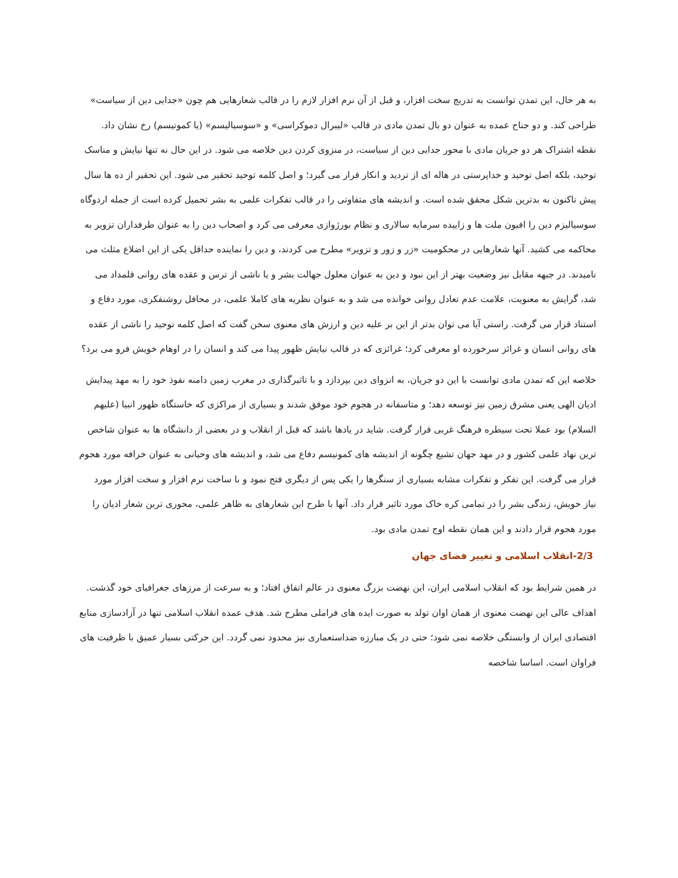به هر حال، این تمدن توانست به تدریج سخت افزار، و قبل از آن نرم افزار لازم را در قالب شعارهایی هم چون «جدایی دین از سیاست» طراحی کند. و دو جناح عمده به عنوان دو بال تمدن مادی در قالب «لیبرال دموکراسی» و «سوسیالیسم» (یا کمونیسم) رخ نشان داد. نقطه اشتراک هر دو جریان مادی با محور جدایی دین از سیاست، در منزوی کردن دین خلاصه می شود. در این حال نه تنها نیایش و مناسک توحید، بلکه اصل توحید و خداپرستی در هاله ای از تردید و انکار قرار می گیرد؛ و اصل کلمه توحید تحقیر می شود. این تحقیر از ده ها سال پیش تاکنون به بدترین شکل محقق شده است. و اندیشه های متفاوتی را در قالب تفکرات علمی به بشر تحمیل کرده است از جمله اردوگاه سوسیالیزم دین را افیون ملت ها و زاییده سرمایه سالاری و نظام بورژوازی معرفی می کرد و اصحاب دین را به عنوان طرفداران تزویر به محاکمه می کشید. آنها شعارهایی در محکومیت «زر و زور و تزویر» مطرح می کردند، و دین را نماینده حداقل یکی از این اضلاع مثلث می نامیدند. در جبهه مقابل نیز وضعیت بهتر از این نبود و دین به عنوان معلول جهالت بشر و یا ناشی از ترس و عقده های روانی قلمداد می شد، گرایش به معنویت، علامت عدم تعادل روانی خوانده می شد و به عنوان نظریه های کاملا علمی، در محافل روشنفکری، مورد دفاع و استناد قرار می گرفت. راستی آیا می توان بدتر از این بر علیه دین و ارزش های معنوی سخن گفت که اصل کلمه توحید را ناشی از عقده های روانی انسان و غرائز سرخورده او معرفی کرد؛ غرائزی که در قالب نیایش ظهور پیدا می کند و انسان را در اوهام خویش فرو می برد؟
خلاصه این که تمدن مادی توانست با این دو جریان، به انزوای دین بپردازد و با تاثیرگذاری در مغرب زمین دامنه نفوذ خود را به مهد پیدایش ادیان الهی یعنی مشرق زمین نیز توسعه دهد؛ و متاسفانه در هجوم خود موفق شدند و بسیاری از مراکزی که خاستگاه ظهور انبیا (علیهم السلام) بود عملا تحت سیطره فرهنگ غربی قرار گرفت. شاید در یادها باشد که قبل از انقلاب و در بعضی از دانشگاه ها به عنوان شاخص ترین نهاد علمی کشور و در مهد جهان تشیع چگونه از اندیشه های کمونیسم دفاع می شد، و اندیشه های وحیانی به عنوان خرافه مورد هجوم قرار می گرفت. این تفکر و تفکرات مشابه بسیاری از سنگرها را یکی پس از دیگری فتح نمود و با ساخت نرم افزار و سخت افزار مورد نیاز خویش، زندگی بشر را در تمامی کره خاک مورد تاثیر قرار داد. آنها با طرح این شعارهای به ظاهر علمی، محوری ترین شعار ادیان را مورد هجوم قرار دادند و این همان نقطه اوج تمدن مادی بود.
2/3-انقلاب اسلامی و تغییر فضای جهان
در همین شرایط بود که انقلاب اسلامی ایران، این نهضت بزرگ معنوی در عالم اتفاق افتاد؛ و به سرعت از مرزهای جغرافیای خود گذشت. اهداف عالی این نهضت معنوی از همان اوان تولد به صورت ایده های فراملی مطرح شد. هدف عمده انقلاب اسلامی تنها در آزادسازی منابع اقتصادی ایران از وابستگی خلاصه نمی شود؛ حتی در یک مبارزه ضداستعماری نیز محدود نمی گردد. این حرکتی بسیار عمیق با ظرفیت های فراوان است. اساسا شاخصه